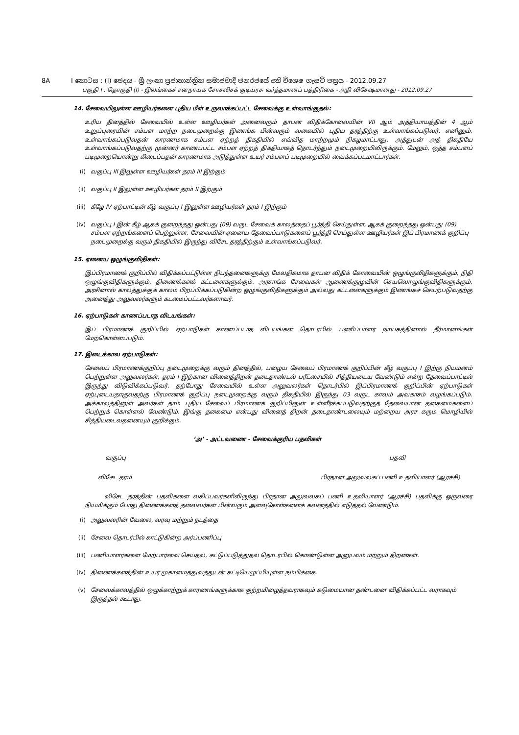8A I කොටස : (I) ඡෙදය - ශ්‍රී ලංකා ප්‍රජාතාන්ත්‍රික සමාජවාදී ජනරජයේ අති විශෙෂ ගැසට් පත්‍රය - 2012.09.27
பகுதி I : தொகுதி (I) - இலங்கைச் சனநாயக சோசலிசக் குடியரசு வர்த்தமானப் பத்திரிகை - அதி விசேஷமானது - 2012.09.27
14. சேவையிலுள்ள ஊழியர்களை புதிய மீள் உருவாக்கப்பட்ட சேவைக்கு உள்வாங்குதல்:
உரிய தினத்தில் சேவையில் உள்ள ஊழியர்கள் அனைவரும் தாபன விதிக்கோவையின் VII ஆம் அத்தியாயத்தின் 4 ஆம் உறுப்புரையின் சம்பள மாற்ற நடைமுறைக்கு இணங்க பின்வரும் வகையில் புதிய தரத்திற்கு உள்வாங்கப்படுவர். எனினும், உள்வாங்கப்படுவதன் காரணமாக சம்பள ஏற்றத் திகதியில் எவ்வித மாற்றமும் நிகழமாட்டாது. அத்துடன் அத் திகதியே உள்வாங்கப்படுவதற்கு முன்னர் காணப்பட்ட சம்பள ஏற்றத் திகதியாகத் தொடர்ந்தும் நடைமுறையிலிருக்கும். மேலும், ஒத்த சம்பளப் படிமுறையொன்று கிடைப்பதன் காரணமாக அடுத்துள்ள உயர் சம்பளப் படிமுறையில் வைக்கப்படமாட்டார்கள்.
(i) வகுப்பு III இலுள்ள ஊழியர்கள் தரம் III இற்கும்
(ii) வகுப்பு II இலுள்ள ஊழியர்கள் தரம் II இற்கும்
(iii)
கீழே IV ஏற்பாட்டின் கீழ் வகுப்பு I இலுள்ள ஊழியர்கள் தரம் I இற்கும்
(iv) வகுப்பு I இன் கீழ் ஆகக் குறைந்தது ஒன்பது (09) வருட சேவைக் காலத்தைப் பூர்த்தி செய்துள்ள, ஆகக் குறைந்தது ஒன்பது (09) சம்பள ஏற்றங்களைப் பெற்றுள்ள, சேவையின் ஏனைய தேவைப்பாடுகளைப் பூர்த்தி செய்துள்ள ஊழியர்கள் இப் பிரமாணக் குறிப்பு நடைமுறைக்கு வரும் திகதியில் இருந்து விசேட தரத்திற்கும் உள்வாங்கப்படுவர்.
15. ஏனைய ஒழுங்குவிதிகள்:
இப்பிரமாணக் குறிப்பில் விதிக்கப்பட்டுள்ள நிபந்தனைகளுக்கு மேலதிகமாக தாபன விதிக் கோவையின் ஒழுங்குவிதிகளுக்கும், நிதி ஒழுங்குவிதிகளுக்கும், திணைக்களக் கட்டளைகளுக்கும், அரசாங்க சேவைகள் ஆணைக்குழுவின் செயலொழுங்குவிதிகளுக்கும், அரசினால் காலத்துக்குக் காலம் பிறப்பிக்கப்படுகின்ற ஒழுங்குவிதிகளுக்கும் அல்லது கட்டளைகளுக்கும் இணங்கச் செயற்படுவதற்கு அனைத்து அலுவலர்களும் கடமைப்பட்டவர்களாவர்.
16. ஏற்பாடுகள் காணப்படாத விடயங்கள்:
இப் பிரமாணக் குறிப்பில் ஏற்பாடுகள் காணப்படாத விடயங்கள் தொடர்பில் பணிப்பாளர் நாயகத்தினால் தீர்மானங்கள் மேற்கொள்ளப்படும்.
17. இடைக்கால ஏற்பாடுகள்:
சேவைப் பிரமாணக்குறிப்பு நடைமுறைக்கு வரும் தினத்தில், பழைய சேவைப் பிரமாணக் குறிப்பின் கீழ் வகுப்பு I இற்கு நியமனம் பெற்றுள்ள அலுவலர்கள், தரம் I இற்கான வினைத்திறன் தடைதாண்டல் பரீட்சையில் சித்தியடைய வேண்டும் என்ற தேவைப்பாட்டில் இருந்து விடுவிக்கப்படுவர். தற்போது சேவையில் உள்ள அலுவலர்கள் தொடர்பில் இப்பிரமாணக் குறிப்பின் ஏற்பாடுகள் ஏற்புடையதாகுவதற்கு பிரமாணக் குறிப்பு நடைமுறைக்கு வரும் திகதியில் இருந்து 03 வருட காலம் அவகாசம் வழங்கப்படும். அக்காலத்தினுள் அவர்கள் தாம் புதிய சேவைப் பிரமாணக் குறிப்பினுள் உள்ளீர்க்கப்படுவதற்குத் தேவையான தகைமைகளைப் பெற்றுக் கொள்ளல் வேண்டும். இங்கு தகைமை என்பது வினைத் திறன் தடைதாண்டலையும் மற்றைய அரச கரும மொழியில் சித்தியடைவதனையும் குறிக்கும்.
‘அ’ - அட்டவணை - சேவைக்குரிய பதவிகள்
வகுப்பு பதவி
விசேட தரம் பிரதான அலுவலகப் பணி உதவியாளர் (ஆரச்சி)
விசேட தரத்தின் பதவிகளை வகிப்பவர்களிலிருந்து பிரதான அலுவலகப் பணி உதவியாளர் (ஆரச்சி) பதவிக்கு ஒருவரை நியமிக்கும் போது திணைக்களத் தலைவர்கள் பின்வரும் அளவுகோள்களைக் கவனத்தில் எடுத்தல் வேண்டும்.
(i) அலுவலரின் வேலை, வரவு மற்றும் நடத்தை
(ii) சேவை தொடர்பில் காட்டுகின்ற அர்ப்பணிப்பு
(iii)
பணியாளர்களை மேற்பார்வை செய்தல், கட்டுப்படுத்துதல் தொடர்பில் கொண்டுள்ள அனுபவம் மற்றும் திறன்கள்.
(iv) திணைக்களத்தின் உயர் முகாமைத்துவத்துடன் கட்டியெழுப்பியுள்ள நம்பிக்கை.
(v) சேவைக்காலத்தில் ஒழுக்காற்றுக் காரணங்களுக்காக குற்றமிழைத்தவராகவும் கடுமையான தண்டனை விதிக்கப்பட்ட வராகவும் இருத்தல் கூடாது.